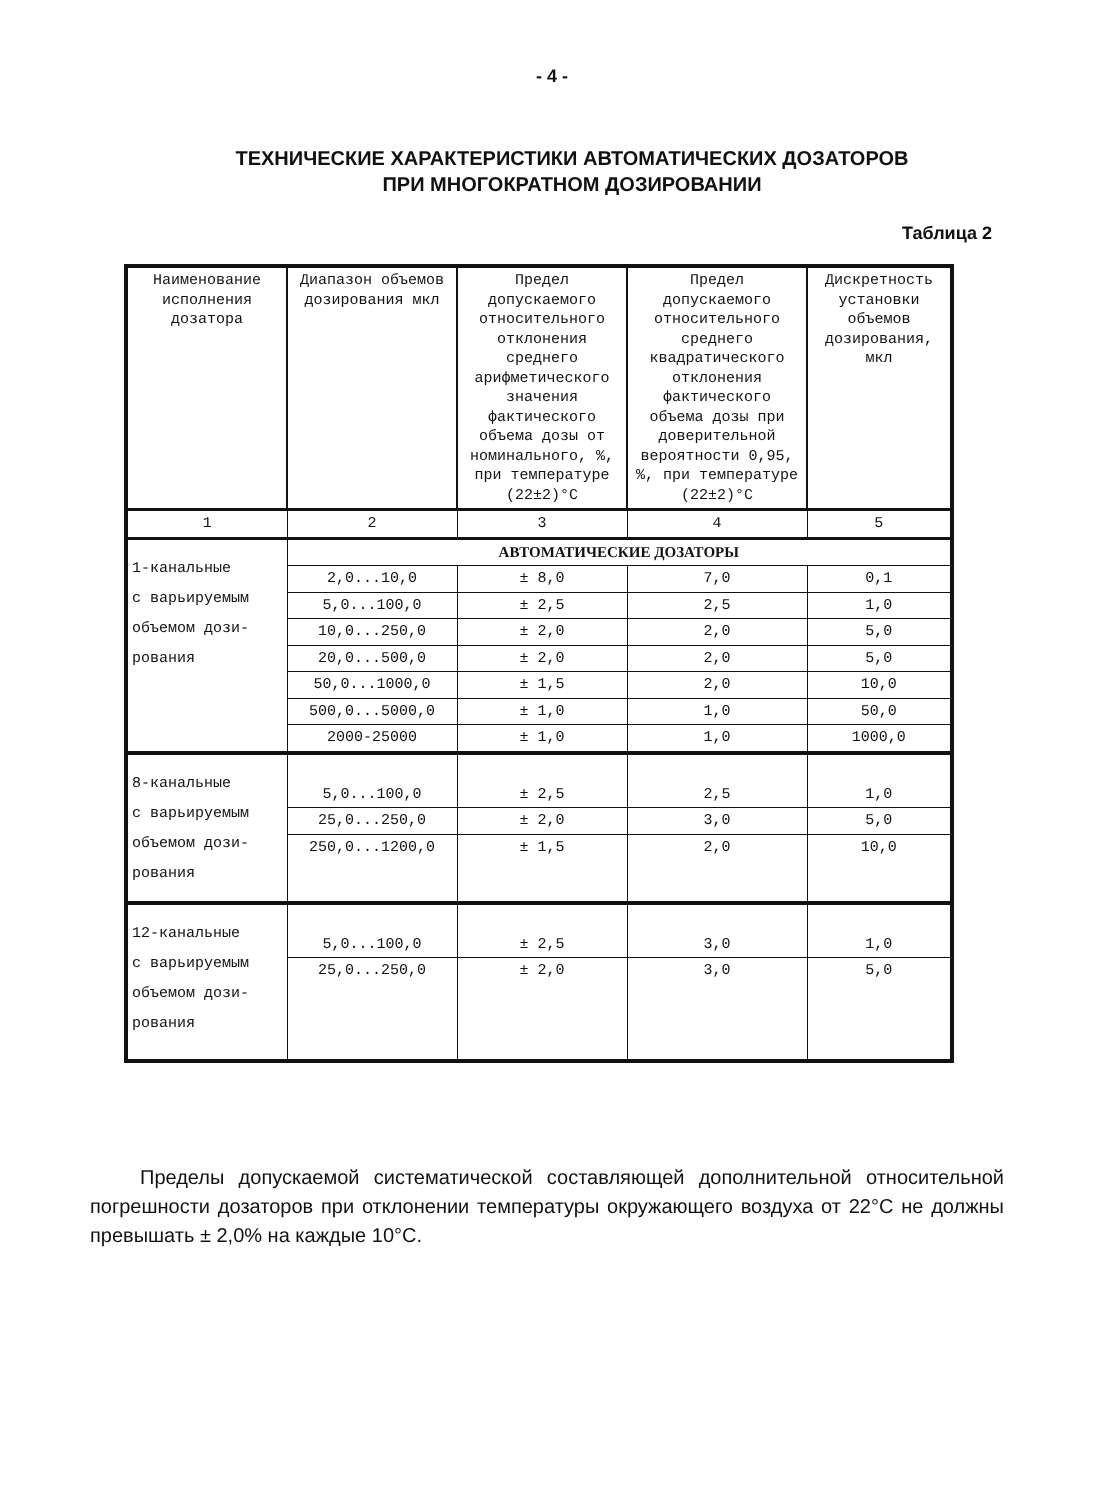- 4 -
ТЕХНИЧЕСКИЕ ХАРАКТЕРИСТИКИ АВТОМАТИЧЕСКИХ ДОЗАТОРОВ
ПРИ МНОГОКРАТНОМ ДОЗИРОВАНИИ
Таблица 2
| Наименование исполнения дозатора | Диапазон объемов дозирования мкл | Предел допускаемого относительного отклонения среднего арифметического значения фактического объема дозы от номинального, %, при температуре (22±2)°С | Предел допускаемого относительного среднего квадратического отклонения фактического объема дозы при доверительной вероятности 0,95, %, при температуре (22±2)°С | Дискретность установки объемов дозирования, мкл |
| --- | --- | --- | --- | --- |
| 1 | 2 | 3 | 4 | 5 |
| 1-канальные с варьируемым объемом дози- рования | АВТОМАТИЧЕСКИЕ ДОЗАТОРЫ | | | |
| | 2,0...10,0 | ± 8,0 | 7,0 | 0,1 |
| | 5,0...100,0 | ± 2,5 | 2,5 | 1,0 |
| | 10,0...250,0 | ± 2,0 | 2,0 | 5,0 |
| | 20,0...500,0 | ± 2,0 | 2,0 | 5,0 |
| | 50,0...1000,0 | ± 1,5 | 2,0 | 10,0 |
| | 500,0...5000,0 | ± 1,0 | 1,0 | 50,0 |
| | 2000-25000 | ± 1,0 | 1,0 | 1000,0 |
| 8-канальные с варьируемым объемом дози- рования | 5,0...100,0 | ± 2,5 | 2,5 | 1,0 |
| | 25,0...250,0 | ± 2,0 | 3,0 | 5,0 |
| | 250,0...1200,0 | ± 1,5 | 2,0 | 10,0 |
| 12-канальные с варьируемым объемом дози- рования | 5,0...100,0 | ± 2,5 | 3,0 | 1,0 |
| | 25,0...250,0 | ± 2,0 | 3,0 | 5,0 |
Пределы допускаемой систематической составляющей дополнительной относительной погрешности дозаторов при отклонении температуры окружающего воздуха от 22°С не должны превышать ± 2,0% на каждые 10°С.